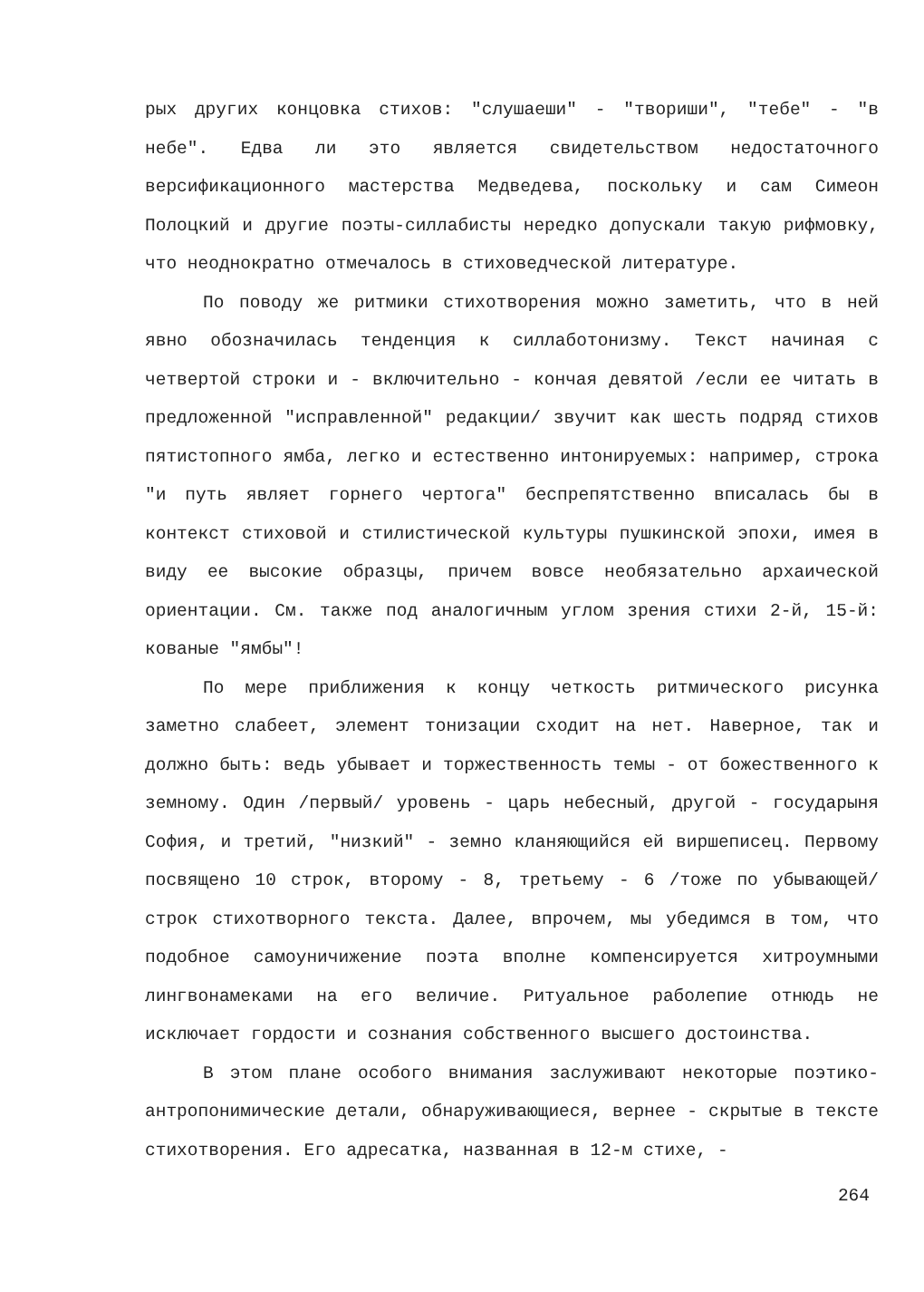рых других концовка стихов: "слушаеши" - "твориши", "тебе" - "в небе". Едва ли это является свидетельством недостаточного версификационного мастерства Медведева, поскольку и сам Симеон Полоцкий и другие поэты-силлабисты нередко допускали такую рифмовку, что неоднократно отмечалось в стиховедческой литературе.
По поводу же ритмики стихотворения можно заметить, что в ней явно обозначилась тенденция к силлаботонизму. Текст начиная с четвертой строки и - включительно - кончая девятой /если ее читать в предложенной "исправленной" редакции/ звучит как шесть подряд стихов пятистопного ямба, легко и естественно интонируемых: например, строка "и путь являет горнего чертога" беспрепятственно вписалась бы в контекст стиховой и стилистической культуры пушкинской эпохи, имея в виду ее высокие образцы, причем вовсе необязательно архаической ориентации. См. также под аналогичным углом зрения стихи 2-й, 15-й: кованые "ямбы"!
По мере приближения к концу четкость ритмического рисунка заметно слабеет, элемент тонизации сходит на нет. Наверное, так и должно быть: ведь убывает и торжественность темы - от божественного к земному. Один /первый/ уровень - царь небесный, другой - государыня София, и третий, "низкий" - земно кланяющийся ей виршеписец. Первому посвящено 10 строк, второму - 8, третьему - 6 /тоже по убывающей/ строк стихотворного текста. Далее, впрочем, мы убедимся в том, что подобное самоуничижение поэта вполне компенсируется хитроумными лингвонамеками на его величие. Ритуальное раболепие отнюдь не исключает гордости и сознания собственного высшего достоинства.
В этом плане особого внимания заслуживают некоторые поэтико-антропонимические детали, обнаруживающиеся, вернее - скрытые в тексте стихотворения. Его адресатка, названная в 12-м стихе, -
264